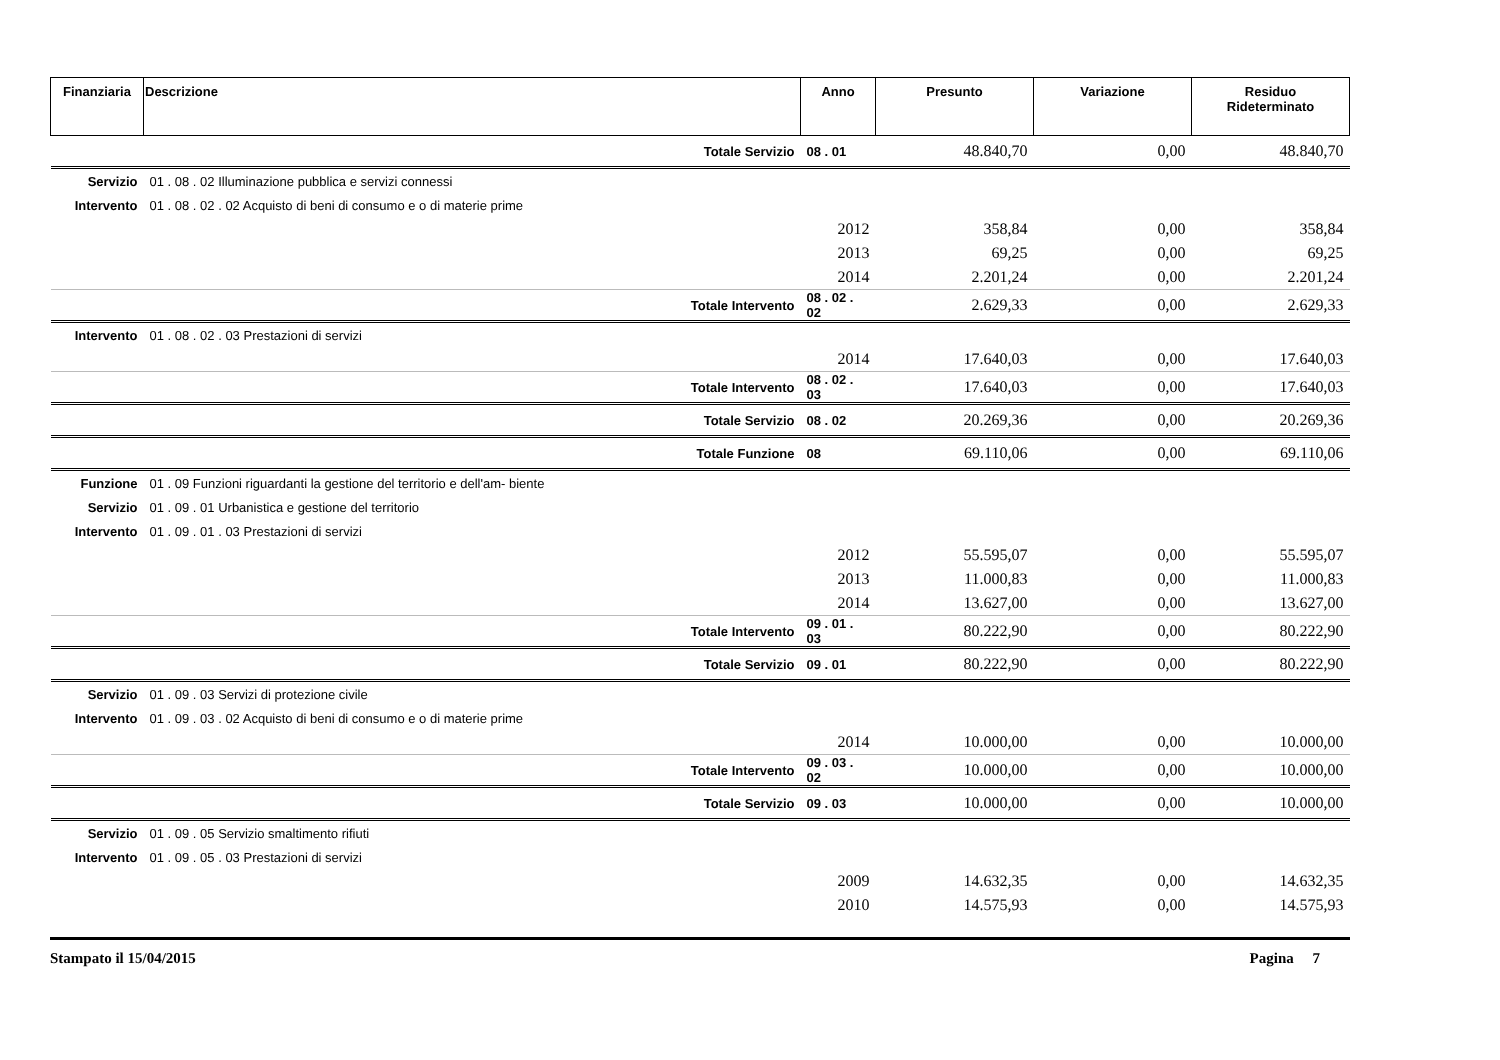| Finanziaria | Descrizione | Anno | Presunto | Variazione | Residuo Rideterminato |
| --- | --- | --- | --- | --- | --- |
| | Totale Servizio | 08 . 01 | 48.840,70 | 0,00 | 48.840,70 |
| Servizio | 01 . 08 . 02 Illuminazione pubblica e servizi connessi | | | | |
| Intervento | 01 . 08 . 02 . 02 Acquisto di beni di consumo e o di materie prime | | | | |
| | | 2012 | 358,84 | 0,00 | 358,84 |
| | | 2013 | 69,25 | 0,00 | 69,25 |
| | | 2014 | 2.201,24 | 0,00 | 2.201,24 |
| | Totale Intervento | 08 . 02 . 02 | 2.629,33 | 0,00 | 2.629,33 |
| Intervento | 01 . 08 . 02 . 03 Prestazioni di servizi | | | | |
| | | 2014 | 17.640,03 | 0,00 | 17.640,03 |
| | Totale Intervento | 08 . 02 . 03 | 17.640,03 | 0,00 | 17.640,03 |
| | Totale Servizio | 08 . 02 | 20.269,36 | 0,00 | 20.269,36 |
| | Totale Funzione | 08 | 69.110,06 | 0,00 | 69.110,06 |
| Funzione | 01 . 09 Funzioni riguardanti la gestione del territorio e dell'am- biente | | | | |
| Servizio | 01 . 09 . 01 Urbanistica e gestione del territorio | | | | |
| Intervento | 01 . 09 . 01 . 03 Prestazioni di servizi | | | | |
| | | 2012 | 55.595,07 | 0,00 | 55.595,07 |
| | | 2013 | 11.000,83 | 0,00 | 11.000,83 |
| | | 2014 | 13.627,00 | 0,00 | 13.627,00 |
| | Totale Intervento | 09 . 01 . 03 | 80.222,90 | 0,00 | 80.222,90 |
| | Totale Servizio | 09 . 01 | 80.222,90 | 0,00 | 80.222,90 |
| Servizio | 01 . 09 . 03 Servizi di protezione civile | | | | |
| Intervento | 01 . 09 . 03 . 02 Acquisto di beni di consumo e o di materie prime | | | | |
| | | 2014 | 10.000,00 | 0,00 | 10.000,00 |
| | Totale Intervento | 09 . 03 . 02 | 10.000,00 | 0,00 | 10.000,00 |
| | Totale Servizio | 09 . 03 | 10.000,00 | 0,00 | 10.000,00 |
| Servizio | 01 . 09 . 05 Servizio smaltimento rifiuti | | | | |
| Intervento | 01 . 09 . 05 . 03 Prestazioni di servizi | | | | |
| | | 2009 | 14.632,35 | 0,00 | 14.632,35 |
| | | 2010 | 14.575,93 | 0,00 | 14.575,93 |
Stampato il 15/04/2015 Pagina 7